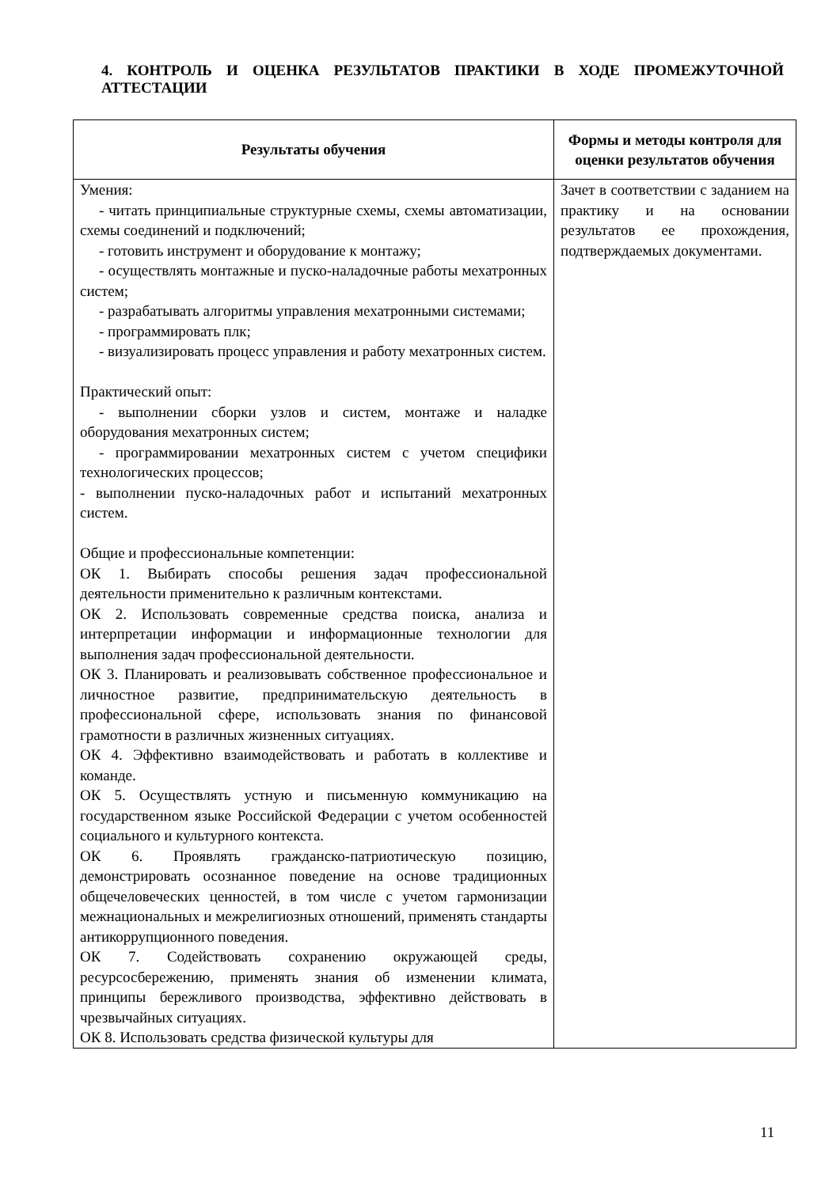4. КОНТРОЛЬ И ОЦЕНКА РЕЗУЛЬТАТОВ ПРАКТИКИ В ХОДЕ ПРОМЕЖУТОЧНОЙ АТТЕСТАЦИИ
| Результаты обучения | Формы и методы контроля для оценки результатов обучения |
| --- | --- |
| Умения: - читать принципиальные структурные схемы, схемы автоматизации, схемы соединений и подключений; - готовить инструмент и оборудование к монтажу; - осуществлять монтажные и пуско-наладочные работы мехатронных систем; - разрабатывать алгоритмы управления мехатронными системами; - программировать плк; - визуализировать процесс управления и работу мехатронных систем. Практический опыт: - выполнении сборки узлов и систем, монтаже и наладке оборудования мехатронных систем; - программировании мехатронных систем с учетом специфики технологических процессов; - выполнении пуско-наладочных работ и испытаний мехатронных систем. Общие и профессиональные компетенции: ОК 1. Выбирать способы решения задач профессиональной деятельности применительно к различным контекстами. ОК 2. Использовать современные средства поиска, анализа и интерпретации информации и информационные технологии для выполнения задач профессиональной деятельности. ОК 3. Планировать и реализовывать собственное профессиональное и личностное развитие, предпринимательскую деятельность в профессиональной сфере, использовать знания по финансовой грамотности в различных жизненных ситуациях. ОК 4. Эффективно взаимодействовать и работать в коллективе и команде. ОК 5. Осуществлять устную и письменную коммуникацию на государственном языке Российской Федерации с учетом особенностей социального и культурного контекста. ОК 6. Проявлять гражданско-патриотическую позицию, демонстрировать осознанное поведение на основе традиционных общечеловеческих ценностей, в том числе с учетом гармонизации межнациональных и межрелигиозных отношений, применять стандарты антикоррупционного поведения. ОК 7. Содействовать сохранению окружающей среды, ресурсосбережению, применять знания об изменении климата, принципы бережливого производства, эффективно действовать в чрезвычайных ситуациях. ОК 8. Использовать средства физической культуры для | Зачет в соответствии с заданием на практику и на основании результатов ее прохождения, подтверждаемых документами. |
11